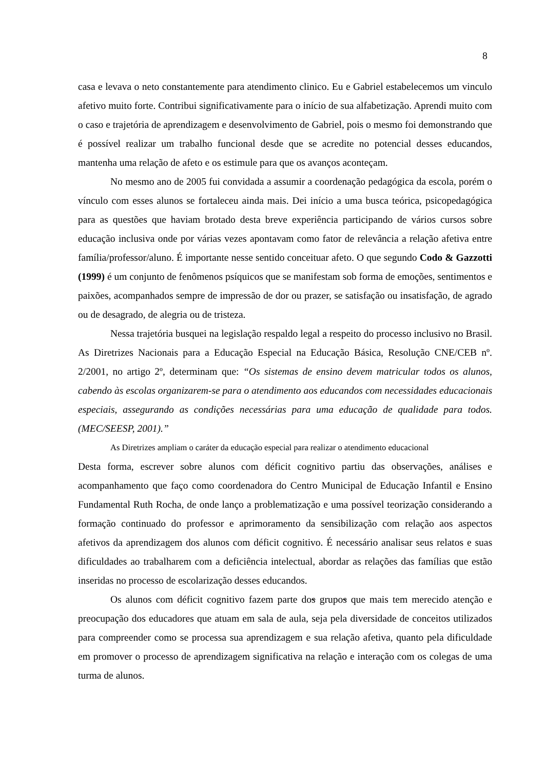8
casa e levava o neto constantemente para atendimento clinico. Eu e Gabriel estabelecemos um vinculo afetivo muito forte. Contribui significativamente para o início de sua alfabetização. Aprendi muito com o caso e trajetória de aprendizagem e desenvolvimento de Gabriel, pois o mesmo foi demonstrando que é possível realizar um trabalho funcional desde que se acredite no potencial desses educandos, mantenha uma relação de afeto e os estimule para que os avanços aconteçam.
No mesmo ano de 2005 fui convidada a assumir a coordenação pedagógica da escola, porém o vínculo com esses alunos se fortaleceu ainda mais. Dei início a uma busca teórica, psicopedagógica para as questões que haviam brotado desta breve experiência participando de vários cursos sobre educação inclusiva onde por várias vezes apontavam como fator de relevância a relação afetiva entre família/professor/aluno. É importante nesse sentido conceituar afeto. O que segundo Codo & Gazzotti (1999) é um conjunto de fenômenos psíquicos que se manifestam sob forma de emoções, sentimentos e paixões, acompanhados sempre de impressão de dor ou prazer, se satisfação ou insatisfação, de agrado ou de desagrado, de alegria ou de tristeza.
Nessa trajetória busquei na legislação respaldo legal a respeito do processo inclusivo no Brasil. As Diretrizes Nacionais para a Educação Especial na Educação Básica, Resolução CNE/CEB nº. 2/2001, no artigo 2º, determinam que: “Os sistemas de ensino devem matricular todos os alunos, cabendo às escolas organizarem-se para o atendimento aos educandos com necessidades educacionais especiais, assegurando as condições necessárias para uma educação de qualidade para todos. (MEC/SEESP, 2001).”
As Diretrizes ampliam o caráter da educação especial para realizar o atendimento educacional
Desta forma, escrever sobre alunos com déficit cognitivo partiu das observações, análises e acompanhamento que faço como coordenadora do Centro Municipal de Educação Infantil e Ensino Fundamental Ruth Rocha, de onde lanço a problematização e uma possível teorização considerando a formação continuado do professor e aprimoramento da sensibilização com relação aos aspectos afetivos da aprendizagem dos alunos com déficit cognitivo. É necessário analisar seus relatos e suas dificuldades ao trabalharem com a deficiência intelectual, abordar as relações das famílias que estão inseridas no processo de escolarização desses educandos.
Os alunos com déficit cognitivo fazem parte dos grupos que mais tem merecido atenção e preocupação dos educadores que atuam em sala de aula, seja pela diversidade de conceitos utilizados para compreender como se processa sua aprendizagem e sua relação afetiva, quanto pela dificuldade em promover o processo de aprendizagem significativa na relação e interação com os colegas de uma turma de alunos.